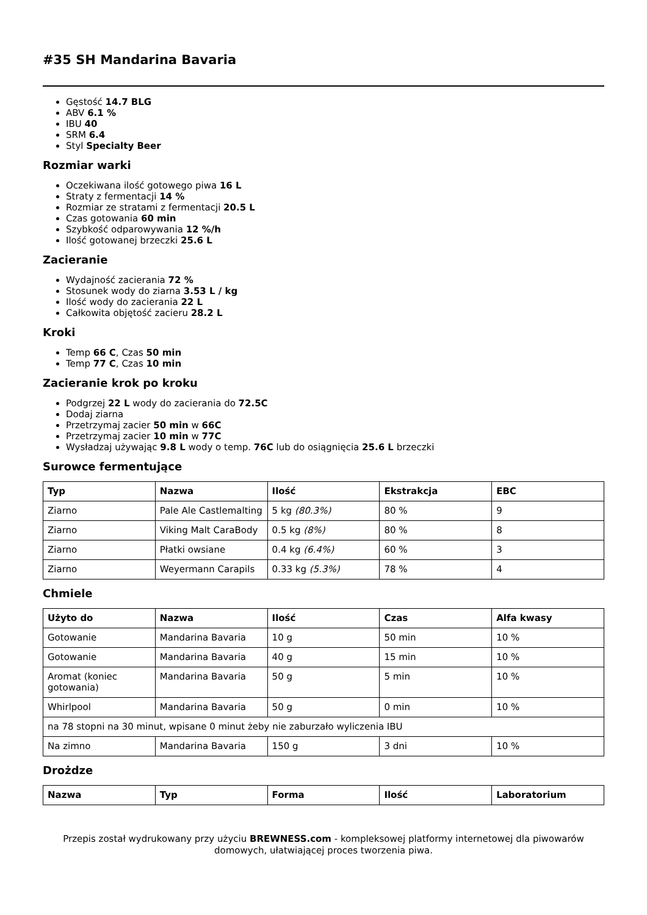#35 SH Mandarina Bavaria
Gęstość 14.7 BLG
ABV 6.1 %
IBU 40
SRM 6.4
Styl Specialty Beer
Rozmiar warki
Oczekiwana ilość gotowego piwa 16 L
Straty z fermentacji 14 %
Rozmiar ze stratami z fermentacji 20.5 L
Czas gotowania 60 min
Szybkość odparowywania 12 %/h
Ilość gotowanej brzeczki 25.6 L
Zacieranie
Wydajność zacierania 72 %
Stosunek wody do ziarna 3.53 L / kg
Ilość wody do zacierania 22 L
Całkowita objętość zacieru 28.2 L
Kroki
Temp 66 C, Czas 50 min
Temp 77 C, Czas 10 min
Zacieranie krok po kroku
Podgrzej 22 L wody do zacierania do 72.5C
Dodaj ziarna
Przetrzymaj zacier 50 min w 66C
Przetrzymaj zacier 10 min w 77C
Wysładzaj używając 9.8 L wody o temp. 76C lub do osiągnięcia 25.6 L brzeczki
Surowce fermentujące
| Typ | Nazwa | Ilość | Ekstrakcja | EBC |
| --- | --- | --- | --- | --- |
| Ziarno | Pale Ale Castlemalting | 5 kg (80.3%) | 80 % | 9 |
| Ziarno | Viking Malt CaraBody | 0.5 kg (8%) | 80 % | 8 |
| Ziarno | Płatki owsiane | 0.4 kg (6.4%) | 60 % | 3 |
| Ziarno | Weyermann Carapils | 0.33 kg (5.3%) | 78 % | 4 |
Chmiele
| Użyto do | Nazwa | Ilość | Czas | Alfa kwasy |
| --- | --- | --- | --- | --- |
| Gotowanie | Mandarina Bavaria | 10 g | 50 min | 10 % |
| Gotowanie | Mandarina Bavaria | 40 g | 15 min | 10 % |
| Aromat (koniec gotowania) | Mandarina Bavaria | 50 g | 5 min | 10 % |
| Whirlpool | Mandarina Bavaria | 50 g | 0 min | 10 % |
| na 78 stopni na 30 minut, wpisane 0 minut żeby nie zaburzało wyliczenia IBU | | | | |
| Na zimno | Mandarina Bavaria | 150 g | 3 dni | 10 % |
Drożdze
| Nazwa | Typ | Forma | Ilość | Laboratorium |
| --- | --- | --- | --- | --- |
Przepis został wydrukowany przy użyciu BREWNESS.com - kompleksowej platformy internetowej dla piwowarów domowych, ułatwiającej proces tworzenia piwa.